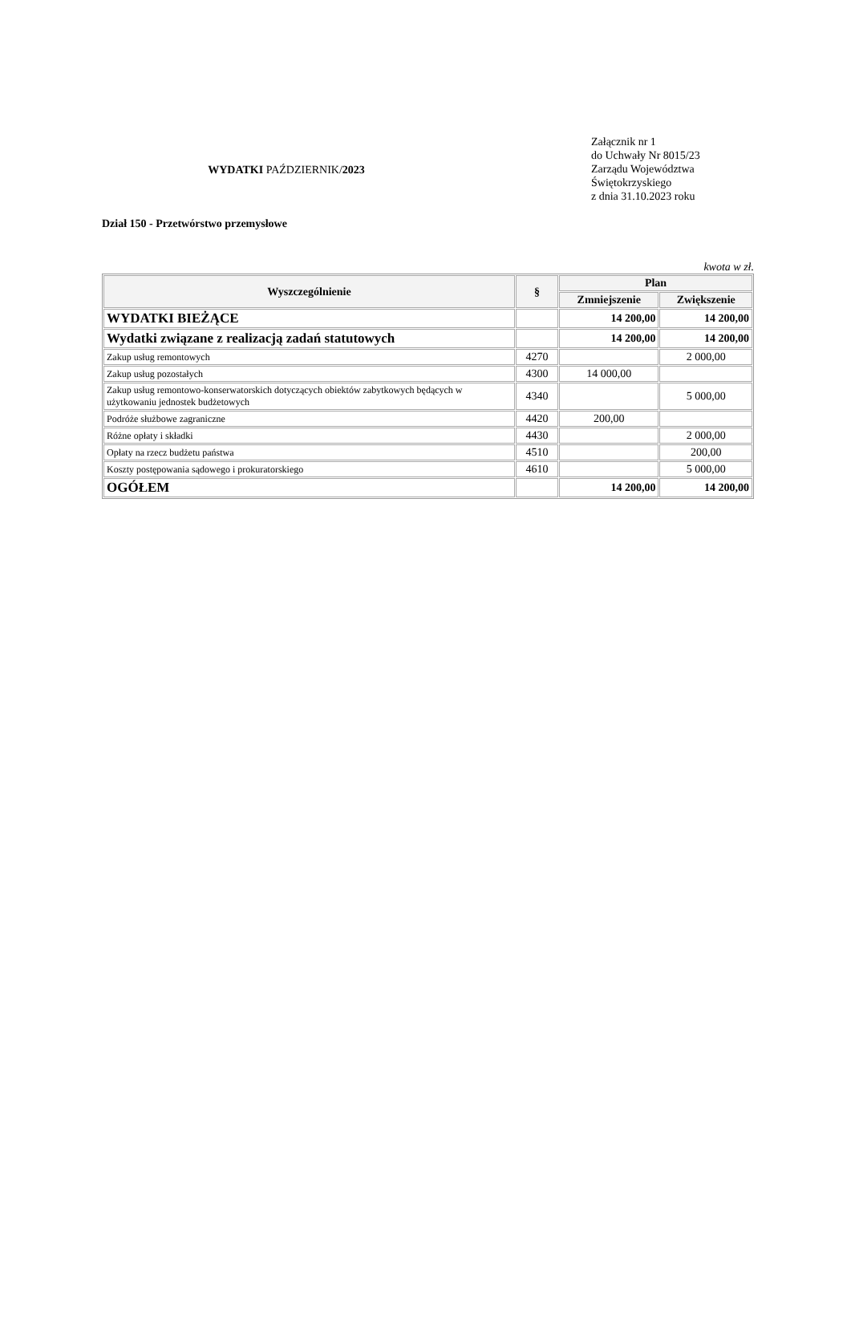WYDATKI PAŹDZIERNIK/2023
Załącznik nr 1
do Uchwały Nr 8015/23
Zarządu Województwa
Świętokrzyskiego
z dnia 31.10.2023 roku
Dział 150 - Przetwórstwo przemysłowe
kwota w zł.
| Wyszczególnienie | § | Plan | |
| --- | --- | --- | --- |
| | | Zmniejszenie | Zwiększenie |
| WYDATKI BIEŻĄCE | | 14 200,00 | 14 200,00 |
| Wydatki związane z realizacją zadań statutowych | | 14 200,00 | 14 200,00 |
| Zakup usług remontowych | 4270 | | 2 000,00 |
| Zakup usług pozostałych | 4300 | 14 000,00 | |
| Zakup usług remontowo-konserwatorskich dotyczących obiektów zabytkowych będących w użytkowaniu jednostek budżetowych | 4340 | | 5 000,00 |
| Podróże służbowe zagraniczne | 4420 | 200,00 | |
| Różne opłaty i składki | 4430 | | 2 000,00 |
| Opłaty na rzecz budżetu państwa | 4510 | | 200,00 |
| Koszty postępowania sądowego i prokuratorskiego | 4610 | | 5 000,00 |
| OGÓŁEM | | 14 200,00 | 14 200,00 |